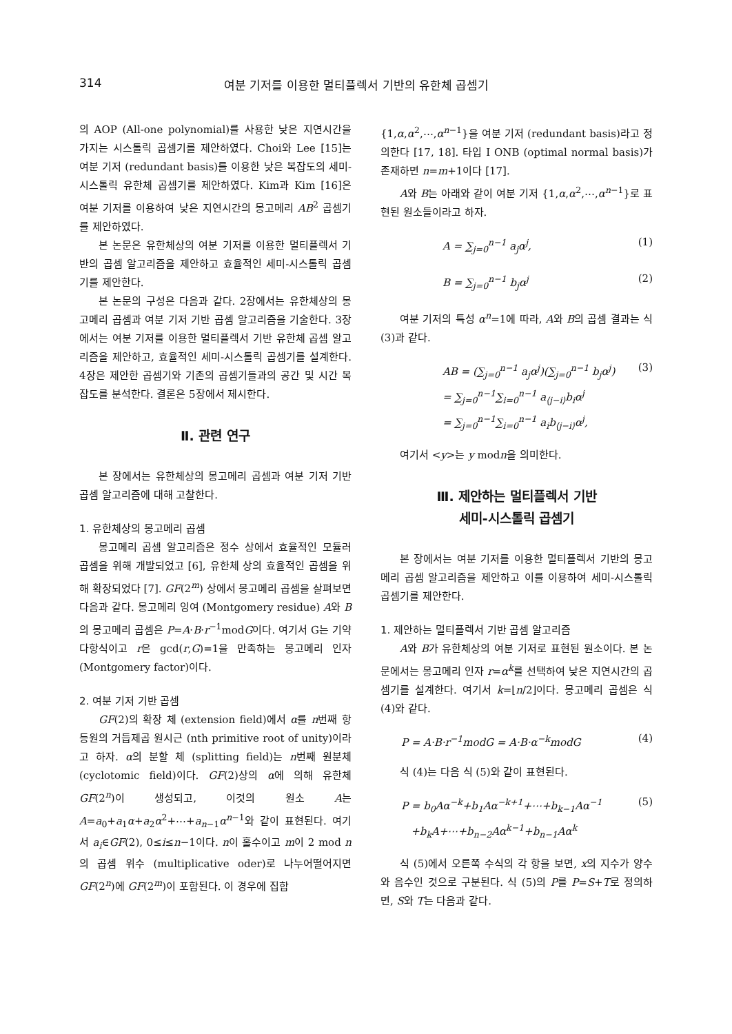314 여분 기저를 이용한 멀티플렉서 기반의 유한체 곱셈기
의 AOP (All-one polynomial)를 사용한 낮은 지연시간을 가지는 시스톨릭 곱셈기를 제안하였다. Choi와 Lee [15]는 여분 기저 (redundant basis)를 이용한 낮은 복잡도의 세미-시스톨릭 유한체 곱셈기를 제안하였다. Kim과 Kim [16]은 여분 기저를 이용하여 낮은 지연시간의 몽고메리 AB<sup>2</sup> 곱셈기를 제안하였다.
본 논문은 유한체상의 여분 기저를 이용한 멀티플렉서 기반의 곱셈 알고리즘을 제안하고 효율적인 세미-시스톨릭 곱셈기를 제안한다.
본 논문의 구성은 다음과 같다. 2장에서는 유한체상의 몽고메리 곱셈과 여분 기저 기반 곱셈 알고리즘을 기술한다. 3장에서는 여분 기저를 이용한 멀티플렉서 기반 유한체 곱셈 알고리즘을 제안하고, 효율적인 세미-시스톨릭 곱셈기를 설계한다. 4장은 제안한 곱셈기와 기존의 곱셈기들과의 공간 및 시간 복잡도를 분석한다. 결론은 5장에서 제시한다.
Ⅱ. 관련 연구
본 장에서는 유한체상의 몽고메리 곱셈과 여분 기저 기반 곱셈 알고리즘에 대해 고찰한다.
1. 유한체상의 몽고메리 곱셈
몽고메리 곱셈 알고리즘은 정수 상에서 효율적인 모듈러 곱셈을 위해 개발되었고 [6], 유한체 상의 효율적인 곱셈을 위해 확장되었다 [7]. GF(2<sup>m</sup>) 상에서 몽고메리 곱셈을 살펴보면 다음과 같다. 몽고메리 잉여 (Montgomery residue) A와 B의 몽고메리 곱셈은 P=A·B·r<sup>−1</sup>modG이다. 여기서 G는 기약 다항식이고 r은 gcd(r,G)=1을 만족하는 몽고메리 인자 (Montgomery factor)이다.
2. 여분 기저 기반 곱셈
GF(2)의 확장 체 (extension field)에서 α를 n번째 항등원의 거듭제곱 원시근 (nth primitive root of unity)이라고 하자. α의 분할 체 (splitting field)는 n번째 원분체 (cyclotomic field)이다. GF(2)상의 α에 의해 유한체 GF(2<sup>n</sup>)이 생성되고, 이것의 원소 A는 A=a<sub>0</sub>+a<sub>1</sub>α+a<sub>2</sub>α<sup>2</sup>+⋯+a<sub>n−1</sub>α<sup>n−1</sup>와 같이 표현된다. 여기서 a<sub>i</sub>∈GF(2), 0≤i≤n−1이다. n이 홀수이고 m이 2 mod n의 곱셈 위수 (multiplicative oder)로 나누어떨어지면 GF(2<sup>n</sup>)에 GF(2<sup>m</sup>)이 포함된다. 이 경우에 집합
{1,α,α<sup>2</sup>,⋯,α<sup>n−1</sup>}을 여분 기저 (redundant basis)라고 정의한다 [17, 18]. 타입 I ONB (optimal normal basis)가 존재하면 n=m+1이다 [17].
A와 B는 아래와 같이 여분 기저 {1,α,α<sup>2</sup>,⋯,α<sup>n−1</sup>}로 표현된 원소들이라고 하자.
A = ∑<sub>j=0</sub><sup>n−1</sup> a<sub>j</sub>α<sup>j</sup>, (1)
B = ∑<sub>j=0</sub><sup>n−1</sup> b<sub>j</sub>α<sup>j</sup> (2)
여분 기저의 특성 α<sup>n</sup>=1에 따라, A와 B의 곱셈 결과는 식 (3)과 같다.
AB = (∑<sub>j=0</sub><sup>n−1</sup> a<sub>j</sub>α<sup>j</sup>)(∑<sub>j=0</sub><sup>n−1</sup> b<sub>j</sub>α<sup>j</sup>)
= ∑<sub>j=0</sub><sup>n−1</sup>∑<sub>i=0</sub><sup>n−1</sup> a<sub>⟨j−i⟩</sub>b<sub>i</sub>α<sup>j</sup>
= ∑<sub>j=0</sub><sup>n−1</sup>∑<sub>i=0</sub><sup>n−1</sup> a<sub>i</sub>b<sub>⟨j−i⟩</sub>α<sup>j</sup>, (3)
여기서 <y>는 y modn을 의미한다.
Ⅲ. 제안하는 멀티플렉서 기반
세미-시스톨릭 곱셈기
본 장에서는 여분 기저를 이용한 멀티플렉서 기반의 몽고메리 곱셈 알고리즘을 제안하고 이를 이용하여 세미-시스톨릭 곱셈기를 제안한다.
1. 제안하는 멀티플렉서 기반 곱셈 알고리즘
A와 B가 유한체상의 여분 기저로 표현된 원소이다. 본 논문에서는 몽고메리 인자 r=α<sup>k</sup>를 선택하여 낮은 지연시간의 곱셈기를 설계한다. 여기서 k=⌊n/2⌋이다. 몽고메리 곱셈은 식 (4)와 같다.
P = A·B·r<sup>−1</sup>modG = A·B·α<sup>−k</sup>modG (4)
식 (4)는 다음 식 (5)와 같이 표현된다.
P = b<sub>0</sub>Aα<sup>−k</sup>+b<sub>1</sub>Aα<sup>−k+1</sup>+⋯+b<sub>k−1</sub>Aα<sup>−1</sup>
+b<sub>k</sub>A+⋯+b<sub>n−2</sub>Aα<sup>k−1</sup>+b<sub>n−1</sub>Aα<sup>k</sup> (5)
식 (5)에서 오른쪽 수식의 각 항을 보면, x의 지수가 양수와 음수인 것으로 구분된다. 식 (5)의 P를 P=S+T로 정의하면, S와 T는 다음과 같다.